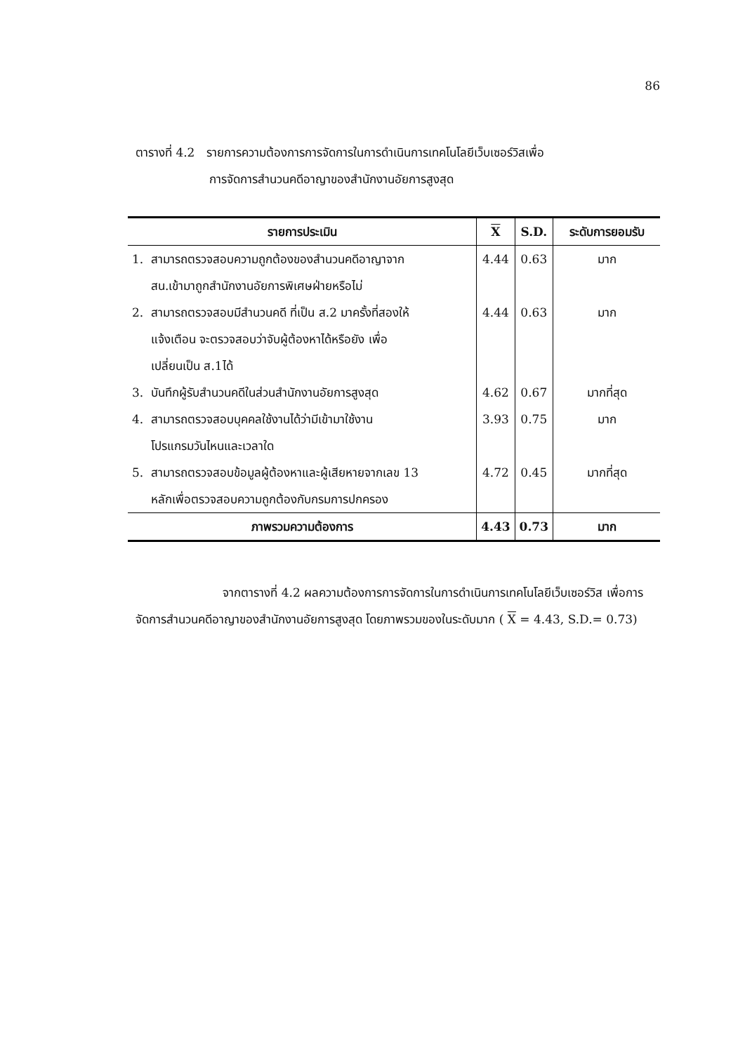86
ตารางที่ 4.2 รายการความต้องการการจัดการในการดำเนินการเทคโนโลยีเว็บเซอร์วิสเพื่อ
การจัดการสำนวนคดีอาญาของสำนักงานอัยการสูงสุด
| รายการประเมิน | X | S.D. | ระดับการยอมรับ |
| --- | --- | --- | --- |
| 1. สามารถตรวจสอบความถูกต้องของสำนวนคดีอาญาจาก สน.เข้ามาถูกสำนักงานอัยการพิเศษฝ่ายหรือไม่ | 4.44 | 0.63 | มาก |
| 2. สามารถตรวจสอบมีสำนวนคดี ที่เป็น ส.2 มาครั้งที่สองให้ แจ้งเตือน จะตรวจสอบว่าจับผู้ต้องหาได้หรือยัง เพื่อ เปลี่ยนเป็น ส.1ได้ | 4.44 | 0.63 | มาก |
| 3. บันทึกผู้รับสำนวนคดีในส่วนสำนักงานอัยการสูงสุด | 4.62 | 0.67 | มากที่สุด |
| 4. สามารถตรวจสอบบุคคลใช้งานได้ว่ามีเข้ามาใช้งาน โปรแกรมวันไหนและเวลาใด | 3.93 | 0.75 | มาก |
| 5. สามารถตรวจสอบข้อมูลผู้ต้องหาและผู้เสียหายจากเลข 13 หลักเพื่อตรวจสอบความถูกต้องกับกรมการปกครอง | 4.72 | 0.45 | มากที่สุด |
| ภาพรวมความต้องการ | 4.43 | 0.73 | มาก |
จากตารางที่ 4.2 ผลความต้องการการจัดการในการดำเนินการเทคโนโลยีเว็บเซอร์วิส เพื่อการจัดการสำนวนคดีอาญาของสำนักงานอัยการสูงสุด โดยภาพรวมของในระดับมาก ( X = 4.43, S.D.= 0.73)